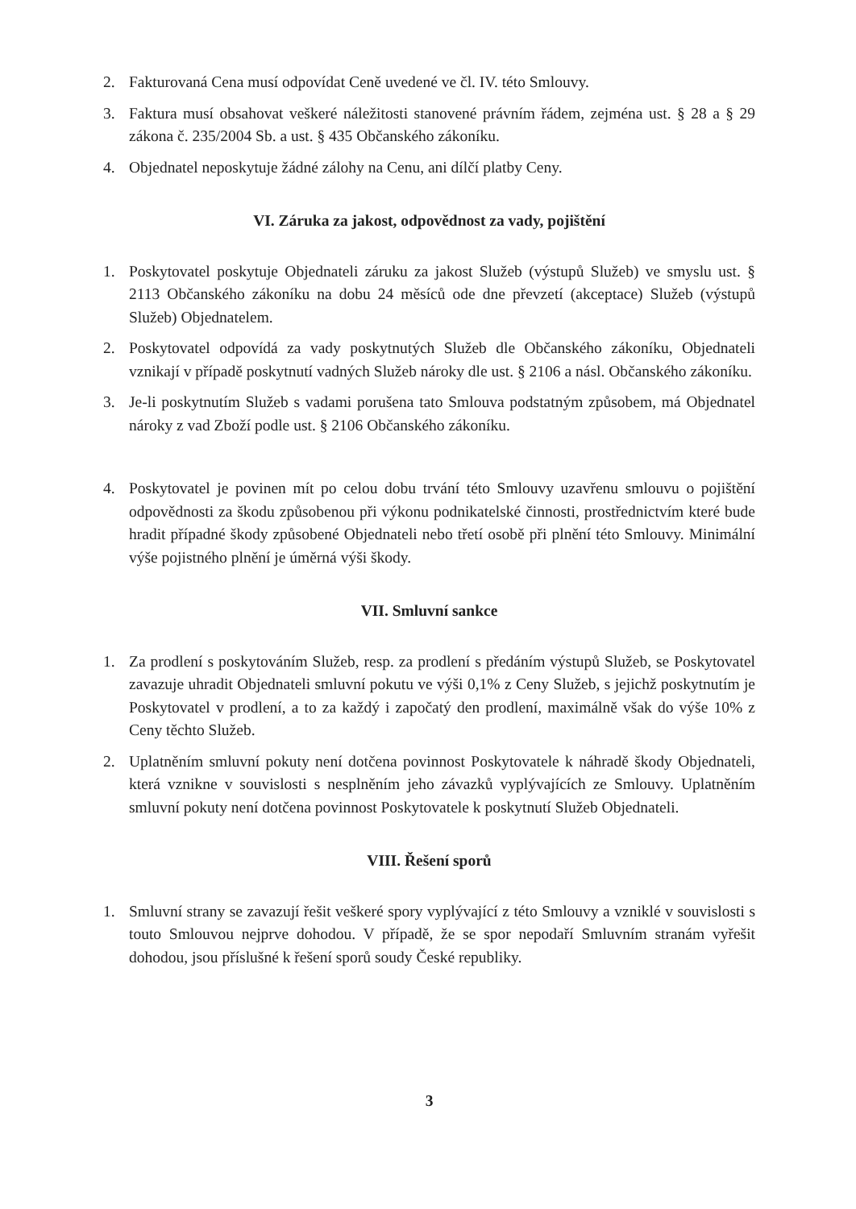2. Fakturovaná Cena musí odpovídat Ceně uvedené ve čl. IV. této Smlouvy.
3. Faktura musí obsahovat veškeré náležitosti stanovené právním řádem, zejména ust. § 28 a § 29 zákona č. 235/2004 Sb. a ust. § 435 Občanského zákoníku.
4. Objednatel neposkytuje žádné zálohy na Cenu, ani dílčí platby Ceny.
VI. Záruka za jakost, odpovědnost za vady, pojištění
1. Poskytovatel poskytuje Objednateli záruku za jakost Služeb (výstupů Služeb) ve smyslu ust. § 2113 Občanského zákoníku na dobu 24 měsíců ode dne převzetí (akceptace) Služeb (výstupů Služeb) Objednatelem.
2. Poskytovatel odpovídá za vady poskytnutých Služeb dle Občanského zákoníku, Objednateli vznikají v případě poskytnutí vadných Služeb nároky dle ust. § 2106 a násl. Občanského zákoníku.
3. Je-li poskytnutím Služeb s vadami porušena tato Smlouva podstatným způsobem, má Objednatel nároky z vad Zboží podle ust. § 2106 Občanského zákoníku.
4. Poskytovatel je povinen mít po celou dobu trvání této Smlouvy uzavřenu smlouvu o pojištění odpovědnosti za škodu způsobenou při výkonu podnikatelské činnosti, prostřednictvím které bude hradit případné škody způsobené Objednateli nebo třetí osobě při plnění této Smlouvy. Minimální výše pojistného plnění je úměrná výši škody.
VII. Smluvní sankce
1. Za prodlení s poskytováním Služeb, resp. za prodlení s předáním výstupů Služeb, se Poskytovatel zavazuje uhradit Objednateli smluvní pokutu ve výši 0,1% z Ceny Služeb, s jejichž poskytnutím je Poskytovatel v prodlení, a to za každý i započatý den prodlení, maximálně však do výše 10% z Ceny těchto Služeb.
2. Uplatněním smluvní pokuty není dotčena povinnost Poskytovatele k náhradě škody Objednateli, která vznikne v souvislosti s nesplněním jeho závazků vyplývajících ze Smlouvy. Uplatněním smluvní pokuty není dotčena povinnost Poskytovatele k poskytnutí Služeb Objednateli.
VIII. Řešení sporů
1. Smluvní strany se zavazují řešit veškeré spory vyplývající z této Smlouvy a vzniklé v souvislosti s touto Smlouvou nejprve dohodou. V případě, že se spor nepodaří Smluvním stranám vyřešit dohodou, jsou příslušné k řešení sporů soudy České republiky.
3